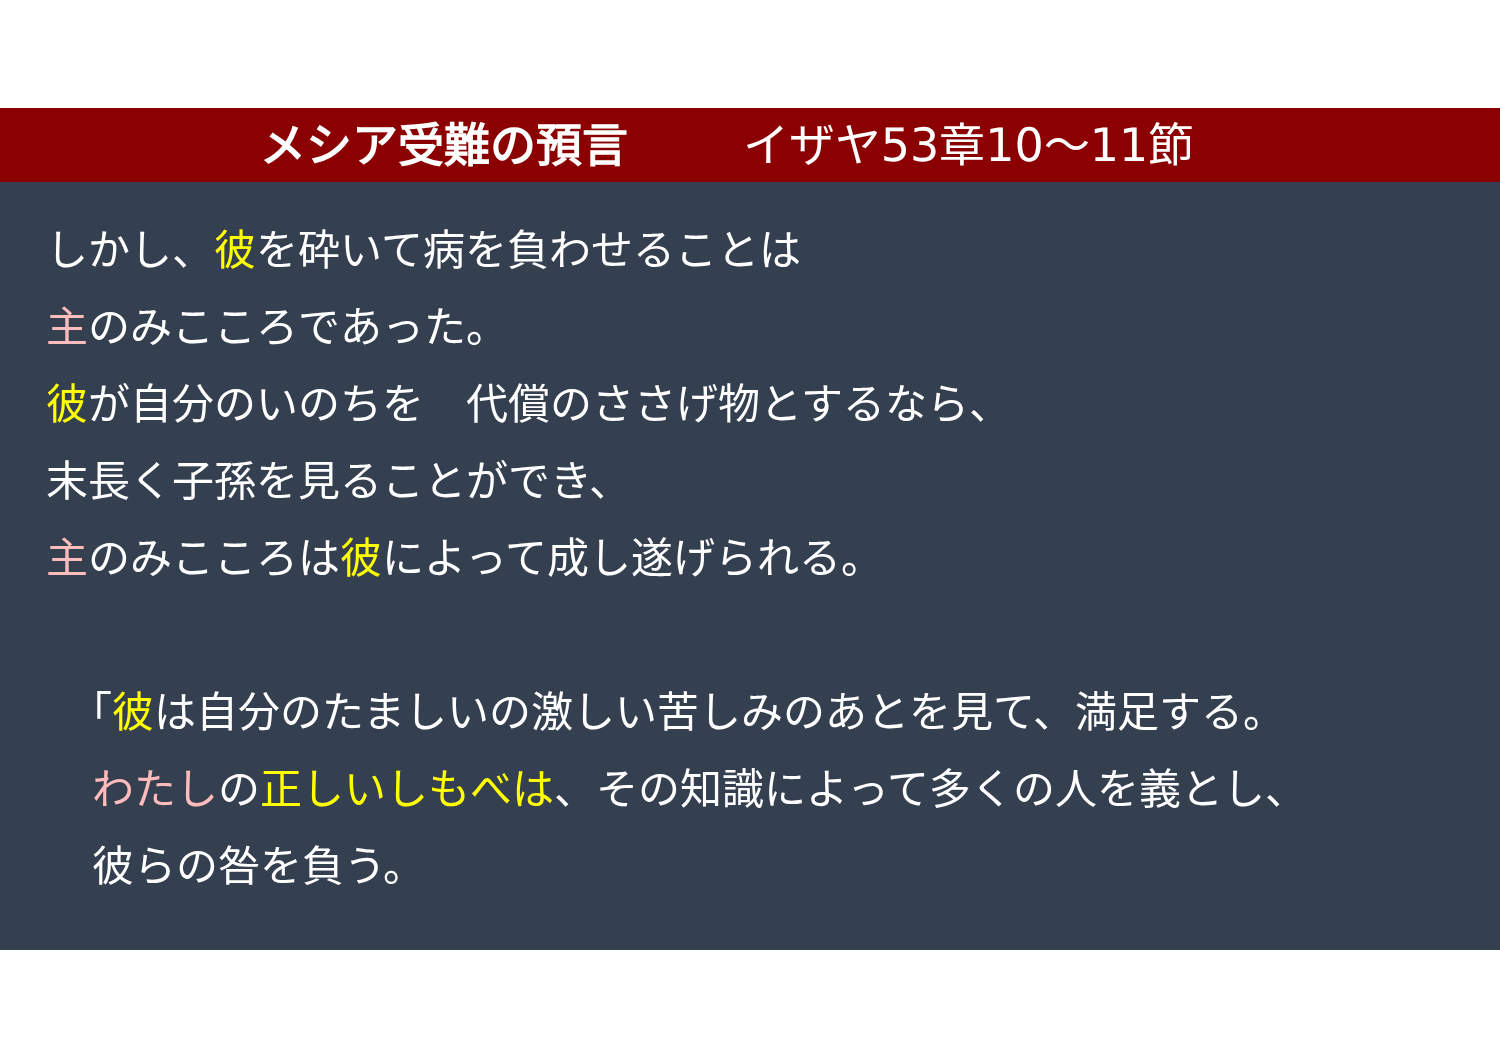メシア受難の預言 イザヤ53章10〜11節
しかし、彼を砕いて病を負わせることは
主のみこころであった。
彼が自分のいのちを　代償のささげ物とするなら、
末長く子孫を見ることができ、
主のみこころは彼によって成し遂げられる。
「彼は自分のたましいの激しい苦しみのあとを見て、満足する。
わたしの正しいしもべは、その知識によって多くの人を義とし、
彼らの咎を負う。